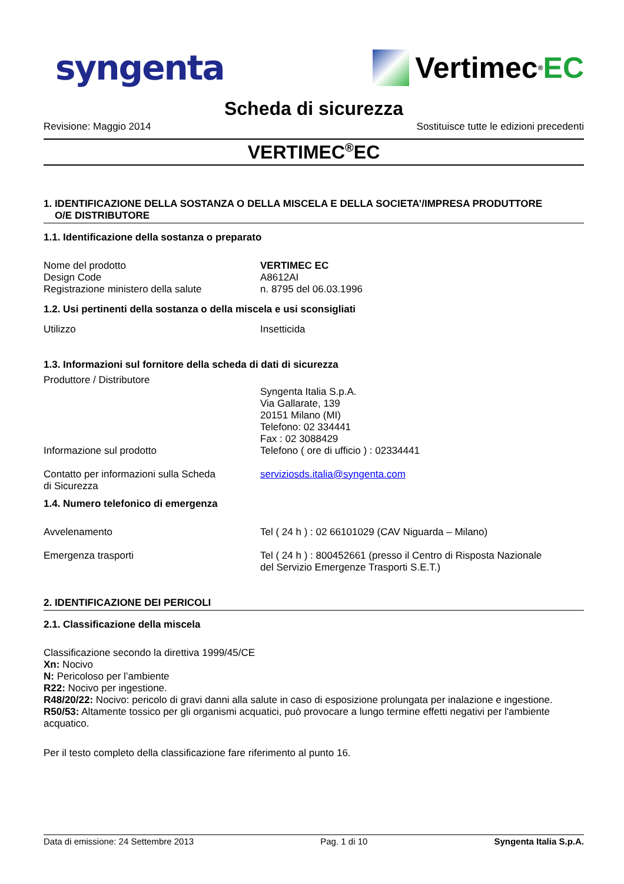syngenta
Vertimec<sup>®</sup> EC
Scheda di sicurezza
Revisione: Maggio 2014 Sostituisce tutte le edizioni precedenti
VERTIMEC<sup>®</sup>EC
1. IDENTIFICAZIONE DELLA SOSTANZA O DELLA MISCELA E DELLA SOCIETA’/IMPRESA PRODUTTORE
O/E DISTRIBUTORE
1.1. Identificazione della sostanza o preparato
Nome del prodotto
Design Code
Registrazione ministero della salute
VERTIMEC EC
A8612AI
n. 8795 del 06.03.1996
1.2. Usi pertinenti della sostanza o della miscela e usi sconsigliati
Utilizzo Insetticida
1.3. Informazioni sul fornitore della scheda di dati di sicurezza
Produttore / Distributore
Syngenta Italia S.p.A.
Via Gallarate, 139
20151 Milano (MI)
Telefono: 02 334441
Fax : 02 3088429
Informazione sul prodotto Telefono ( ore di ufficio ) : 02334441
Contatto per informazioni sulla Scheda
di Sicurezza
serviziosds.italia@syngenta.com
1.4. Numero telefonico di emergenza
Avvelenamento Tel ( 24 h ) : 02 66101029 (CAV Niguarda – Milano)
Emergenza trasporti Tel ( 24 h ) : 800452661 (presso il Centro di Risposta Nazionale
del Servizio Emergenze Trasporti S.E.T.)
2. IDENTIFICAZIONE DEI PERICOLI
2.1. Classificazione della miscela
Classificazione secondo la direttiva 1999/45/CE
Xn: Nocivo
N: Pericoloso per l’ambiente
R22: Nocivo per ingestione.
R48/20/22: Nocivo: pericolo di gravi danni alla salute in caso di esposizione prolungata per inalazione e ingestione.
R50/53: Altamente tossico per gli organismi acquatici, può provocare a lungo termine effetti negativi per l'ambiente acquatico.
Per il testo completo della classificazione fare riferimento al punto 16.
Data di emissione: 24 Settembre 2013 Pag. 1 di 10 Syngenta Italia S.p.A.